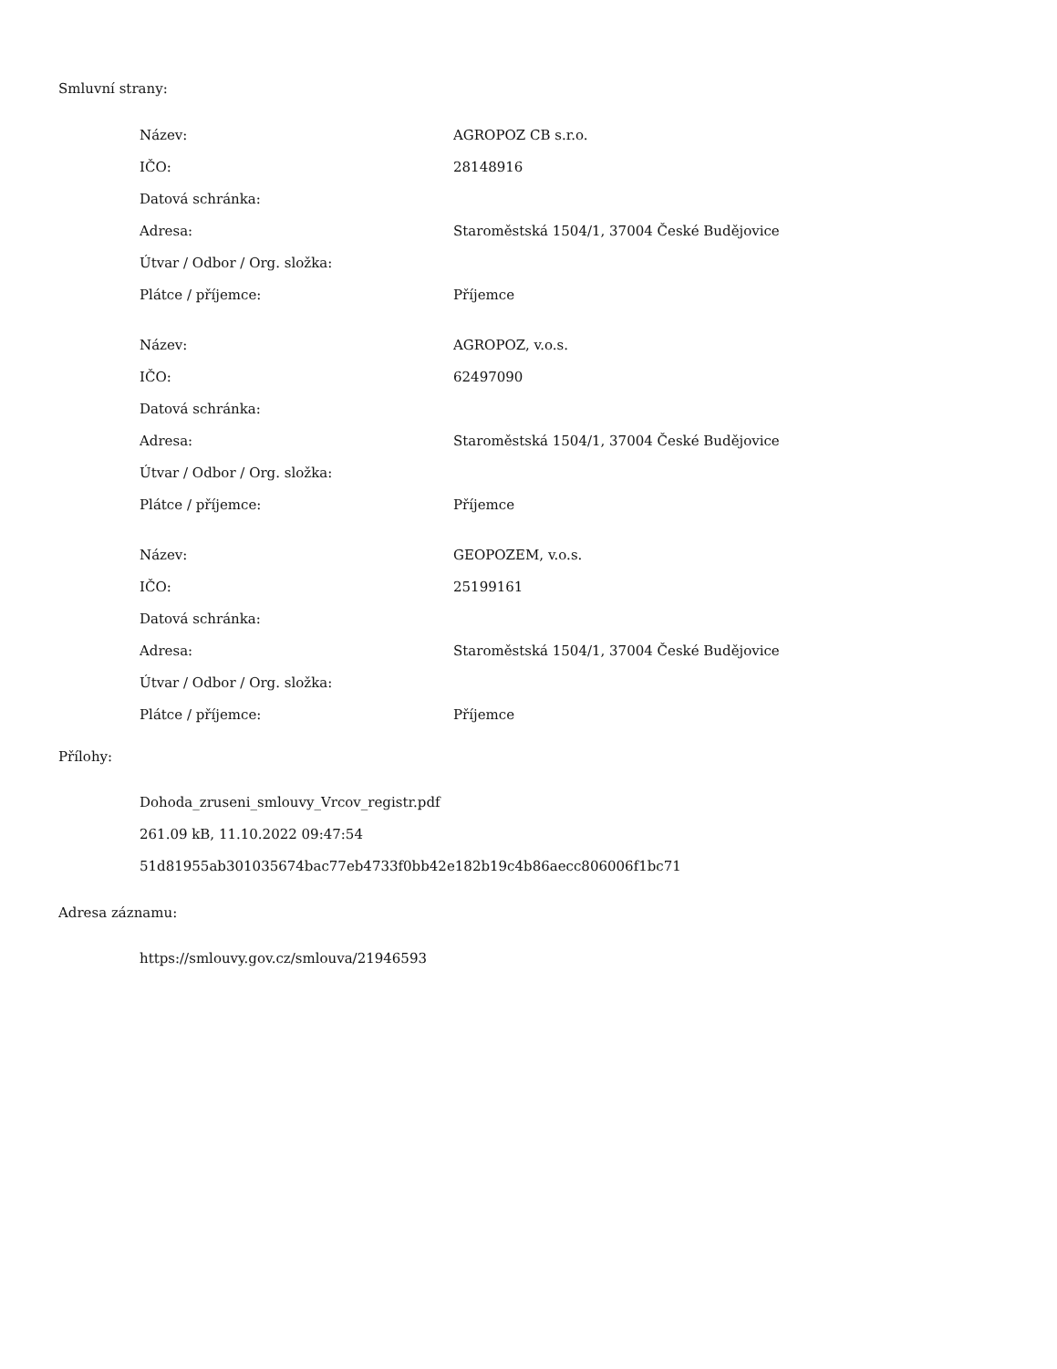Smluvní strany:
| Název: | AGROPOZ CB s.r.o. |
| IČO: | 28148916 |
| Datová schránka: | |
| Adresa: | Staroměstská 1504/1, 37004 České Budějovice |
| Útvar / Odbor / Org. složka: | |
| Plátce / příjemce: | Příjemce |
| Název: | AGROPOZ, v.o.s. |
| IČO: | 62497090 |
| Datová schránka: | |
| Adresa: | Staroměstská 1504/1, 37004 České Budějovice |
| Útvar / Odbor / Org. složka: | |
| Plátce / příjemce: | Příjemce |
| Název: | GEOPOZEM, v.o.s. |
| IČO: | 25199161 |
| Datová schránka: | |
| Adresa: | Staroměstská 1504/1, 37004 České Budějovice |
| Útvar / Odbor / Org. složka: | |
| Plátce / příjemce: | Příjemce |
Přílohy:
Dohoda_zruseni_smlouvy_Vrcov_registr.pdf
261.09 kB, 11.10.2022 09:47:54
51d81955ab301035674bac77eb4733f0bb42e182b19c4b86aecc806006f1bc71
Adresa záznamu:
https://smlouvy.gov.cz/smlouva/21946593